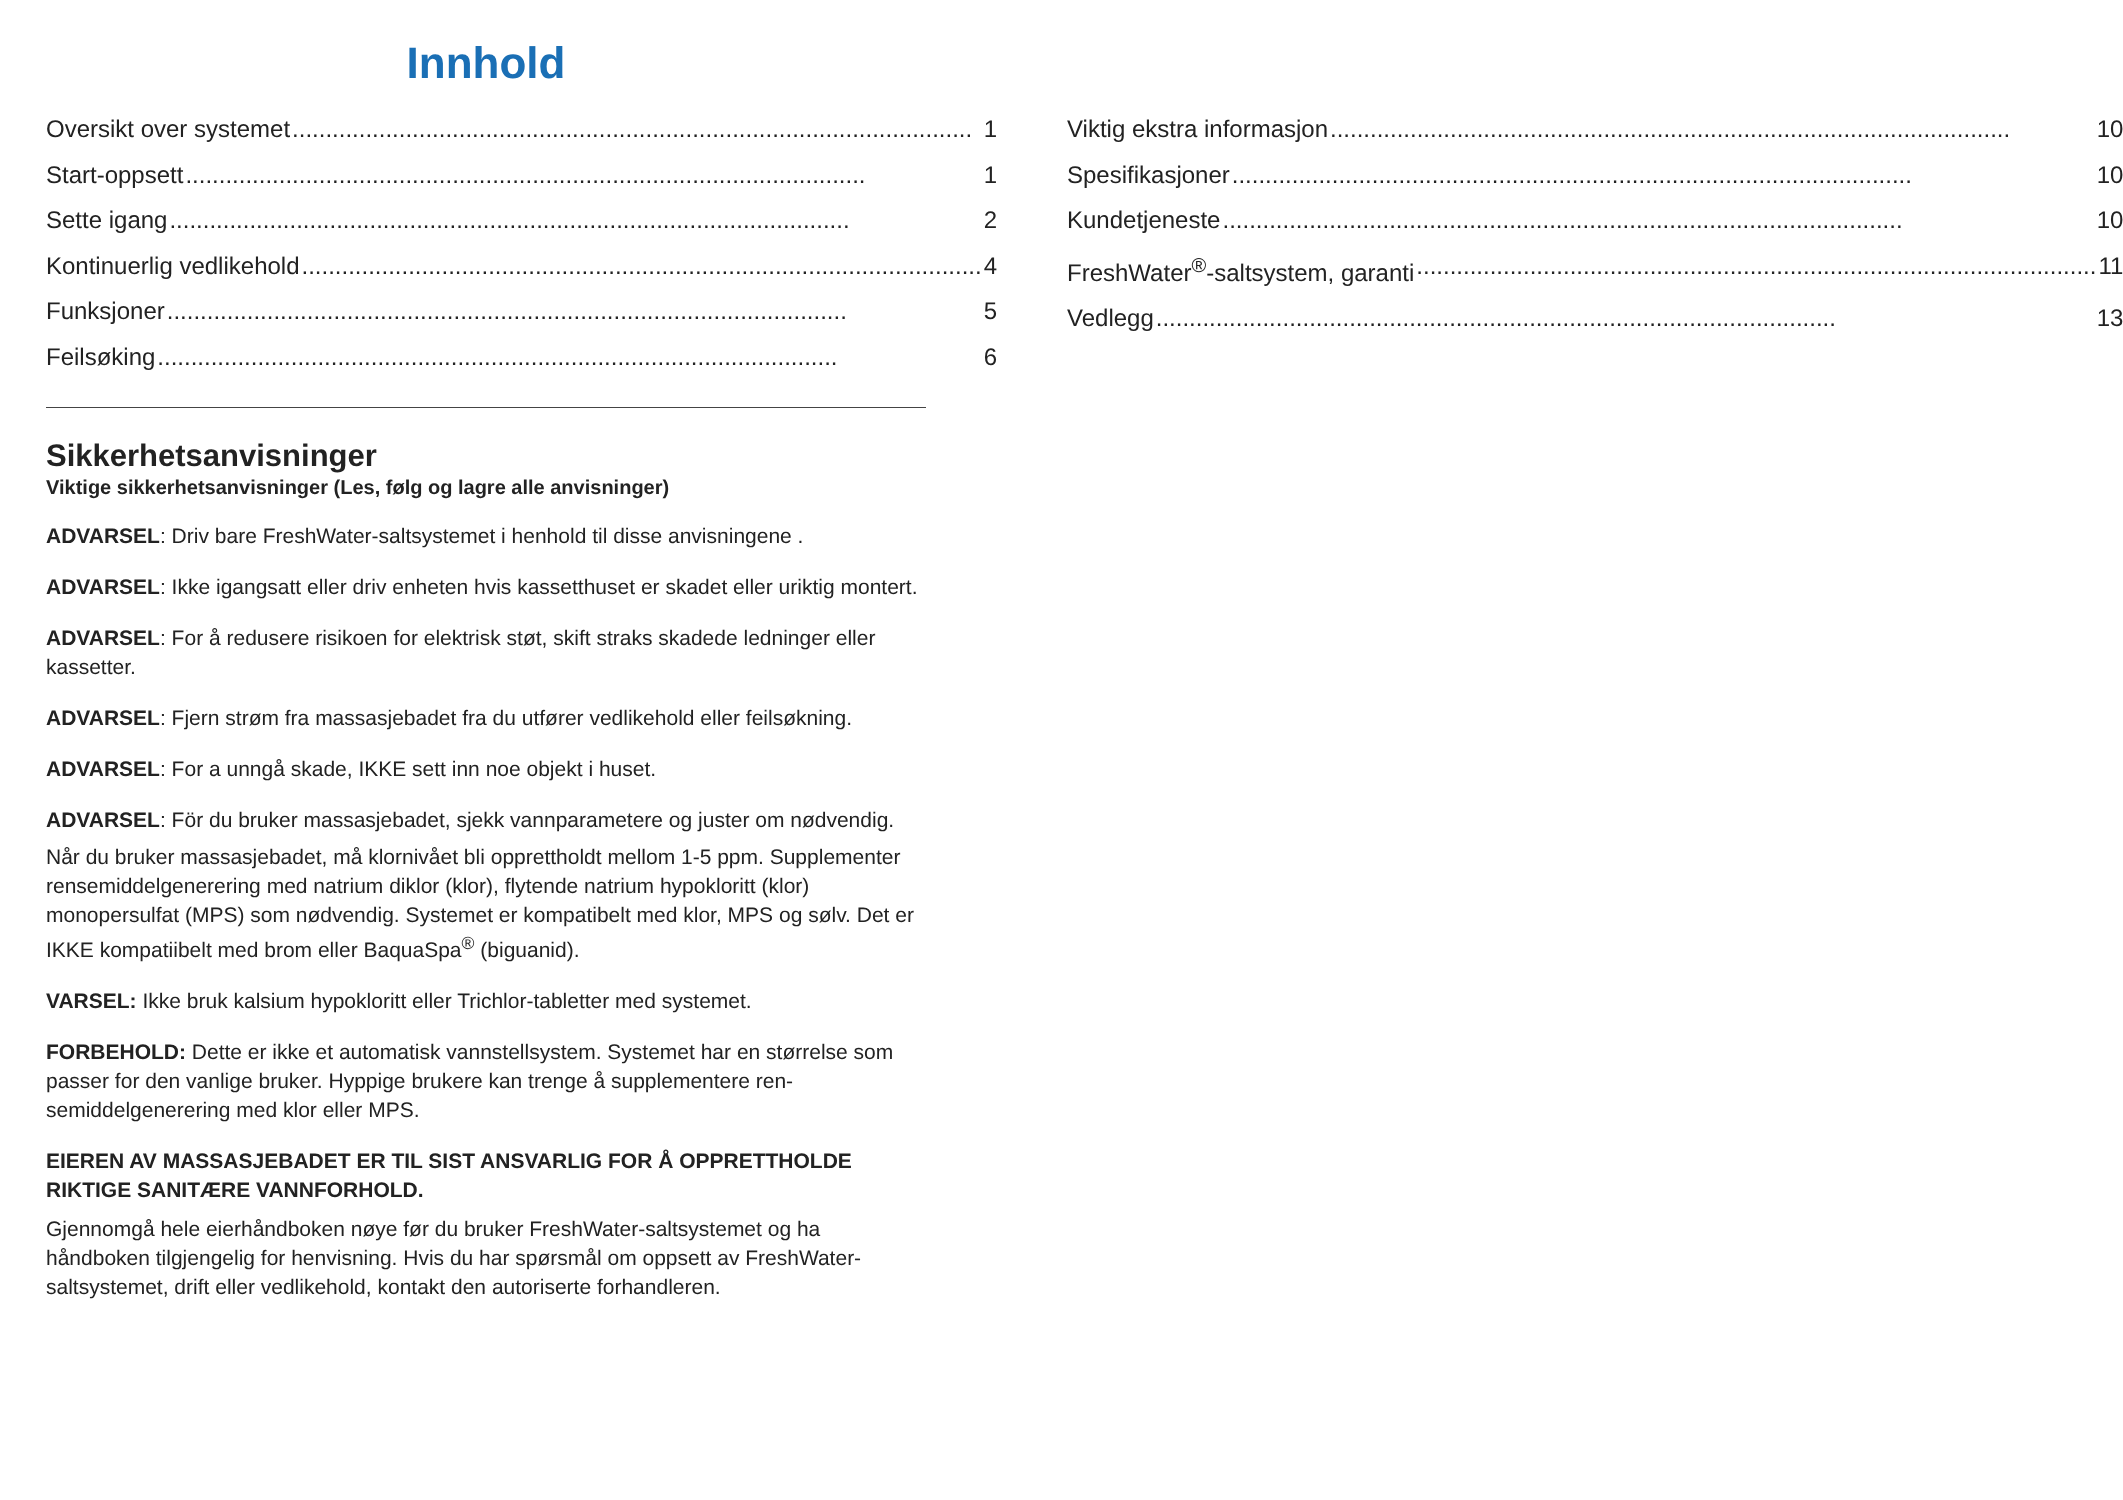Innhold
Oversikt over systemet 1
Start-oppsett 1
Sette igang 2
Kontinuerlig vedlikehold 4
Funksjoner 5
Feilsøking 6
Viktig ekstra informasjon 10
Spesifikasjoner 10
Kundetjeneste 10
FreshWater<sup>®</sup>-saltsystem, garanti 11
Vedlegg 13
Sikkerhetsanvisninger
Viktige sikkerhetsanvisninger (Les, følg og lagre alle anvisninger)
ADVARSEL: Driv bare FreshWater-saltsystemet i henhold til disse anvisningene .
ADVARSEL: Ikke igangsatt eller driv enheten hvis kassetthuset er skadet eller uriktig montert.
ADVARSEL: For å redusere risikoen for elektrisk støt, skift straks skadede ledninger eller kassetter.
ADVARSEL: Fjern strøm fra massasjebadet fra du utfører vedlikehold eller feilsøkning.
ADVARSEL: For a unngå skade, IKKE sett inn noe objekt i huset.
ADVARSEL: För du bruker massasjebadet, sjekk vannparametere og juster om nødvendig.
Når du bruker massasjebadet, må klornivået bli opprettholdt mellom 1-5 ppm. Supplementer rensemiddelgenerering med natrium diklor (klor), flytende natrium hypokloritt (klor) monopersulfat (MPS) som nødvendig. Systemet er kompatibelt med klor, MPS og sølv. Det er IKKE kompatiibelt med brom eller BaquaSpa<sup>®</sup> (biguanid).
VARSEL: Ikke bruk kalsium hypokloritt eller Trichlor-tabletter med systemet.
FORBEHOLD: Dette er ikke et automatisk vannstellsystem. Systemet har en størrelse som passer for den vanlige bruker. Hyppige brukere kan trenge å supplementere ren-semiddelgenerering med klor eller MPS.
EIEREN AV MASSASJEBADET ER TIL SIST ANSVARLIG FOR Å OPPRETTHOLDE RIKTIGE SANITÆRE VANNFORHOLD.
Gjennomgå hele eierhåndboken nøye før du bruker FreshWater-saltsystemet og ha håndboken tilgjengelig for henvisning. Hvis du har spørsmål om oppsett av FreshWater-saltsystemet, drift eller vedlikehold, kontakt den autoriserte forhandleren.